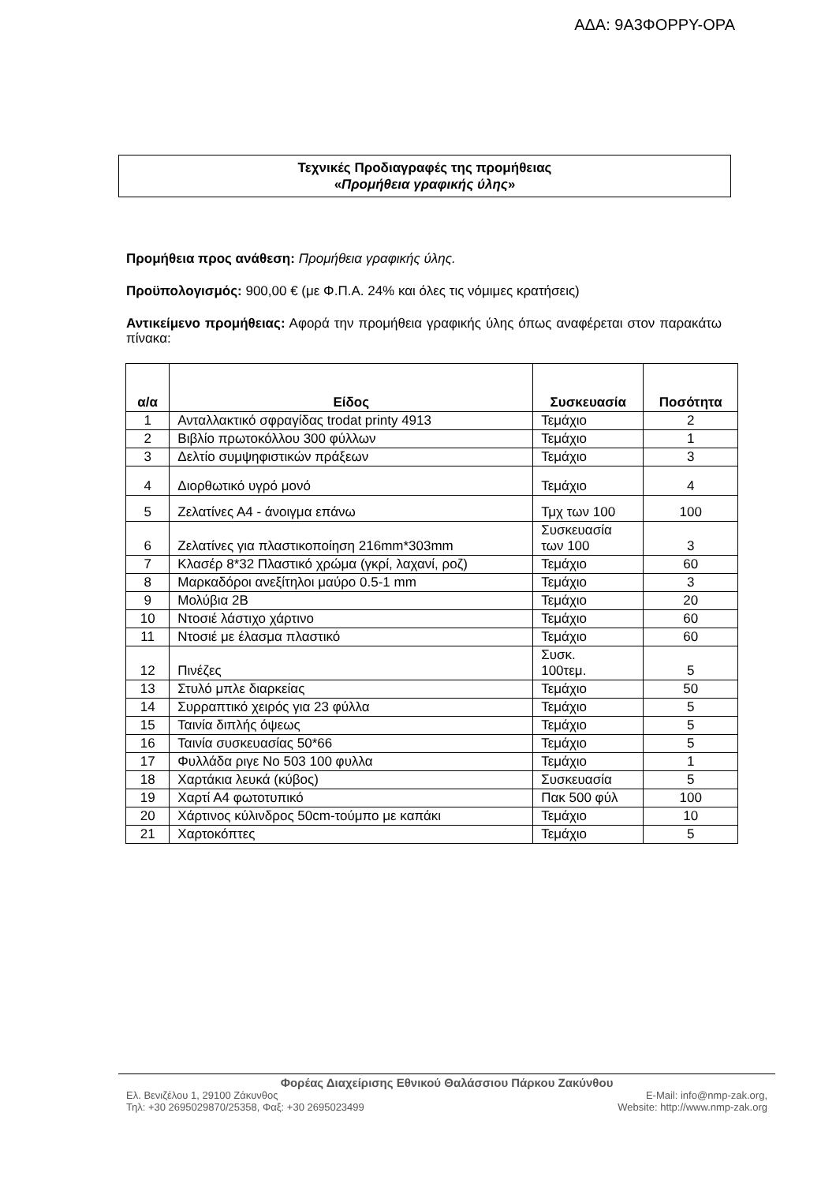ΑΔΑ: 9Α3ΦΟΡΡΥ-ΟΡΑ
Τεχνικές Προδιαγραφές της προμήθειας
«Προμήθεια γραφικής ύλης»
Προμήθεια προς ανάθεση: Προμήθεια γραφικής ύλης.
Προϋπολογισμός: 900,00 € (με Φ.Π.Α. 24% και όλες τις νόμιμες κρατήσεις)
Αντικείμενο προμήθειας: Αφορά την προμήθεια γραφικής ύλης όπως αναφέρεται στον παρακάτω πίνακα:
| α/α | Είδος | Συσκευασία | Ποσότητα |
| --- | --- | --- | --- |
| 1 | Ανταλλακτικό σφραγίδας trodat printy 4913 | Τεμάχιο | 2 |
| 2 | Βιβλίο πρωτοκόλλου 300 φύλλων | Τεμάχιο | 1 |
| 3 | Δελτίο συμψηφιστικών πράξεων | Τεμάχιο | 3 |
| 4 | Διορθωτικό υγρό μονό | Τεμάχιο | 4 |
| 5 | Ζελατίνες Α4 - άνοιγμα επάνω | Τμχ των 100 | 100 |
| 6 | Ζελατίνες για πλαστικοποίηση 216mm*303mm | Συσκευασία των 100 | 3 |
| 7 | Κλασέρ 8*32 Πλαστικό χρώμα (γκρί, λαχανί, ροζ) | Τεμάχιο | 60 |
| 8 | Μαρκαδόροι ανεξίτηλοι μαύρο 0.5-1 mm | Τεμάχιο | 3 |
| 9 | Μολύβια 2Β | Τεμάχιο | 20 |
| 10 | Ντοσιέ λάστιχο χάρτινο | Τεμάχιο | 60 |
| 11 | Ντοσιέ με έλασμα πλαστικό | Τεμάχιο | 60 |
| 12 | Πινέζες | Συσκ. 100τεμ. | 5 |
| 13 | Στυλό μπλε διαρκείας | Τεμάχιο | 50 |
| 14 | Συρραπτικό χειρός για 23 φύλλα | Τεμάχιο | 5 |
| 15 | Ταινία διπλής όψεως | Τεμάχιο | 5 |
| 16 | Ταινία συσκευασίας 50*66 | Τεμάχιο | 5 |
| 17 | Φυλλάδα ριγε Νο 503 100 φυλλα | Τεμάχιο | 1 |
| 18 | Χαρτάκια λευκά (κύβος) | Συσκευασία | 5 |
| 19 | Χαρτί Α4 φωτοτυπικό | Πακ 500 φύλ | 100 |
| 20 | Χάρτινος κύλινδρος 50cm-τούμπο με καπάκι | Τεμάχιο | 10 |
| 21 | Χαρτοκόπτες | Τεμάχιο | 5 |
Φορέας Διαχείρισης Εθνικού Θαλάσσιου Πάρκου Ζακύνθου
Ελ. Βενιζέλου 1, 29100 Ζάκυνθος E-Mail: info@nmp-zak.org,
Τηλ: +30 2695029870/25358, Φαξ: +30 2695023499 Website: http://www.nmp-zak.org